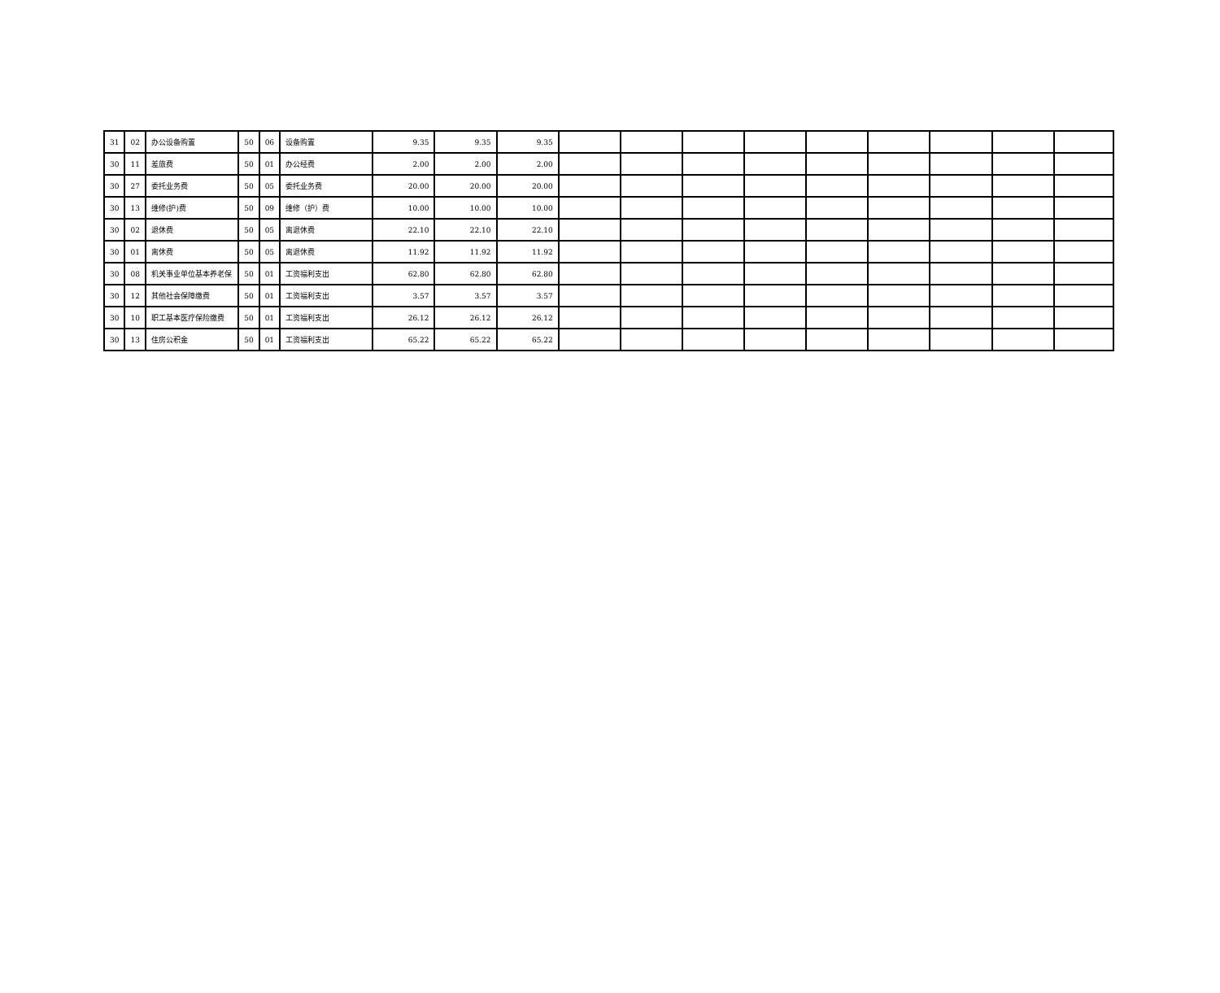| 31 | 02 | 办公设备购置 | 50 | 06 | 设备购置 | 9.35 | 9.35 | 9.35 | | | | | | | | | |
| 30 | 11 | 差旅费 | 50 | 01 | 办公经费 | 2.00 | 2.00 | 2.00 | | | | | | | | | |
| 30 | 27 | 委托业务费 | 50 | 05 | 委托业务费 | 20.00 | 20.00 | 20.00 | | | | | | | | | |
| 30 | 13 | 维修(护)费 | 50 | 09 | 维修（护）费 | 10.00 | 10.00 | 10.00 | | | | | | | | | |
| 30 | 02 | 退休费 | 50 | 05 | 离退休费 | 22.10 | 22.10 | 22.10 | | | | | | | | | |
| 30 | 01 | 离休费 | 50 | 05 | 离退休费 | 11.92 | 11.92 | 11.92 | | | | | | | | | |
| 30 | 08 | 机关事业单位基本养老保 | 50 | 01 | 工资福利支出 | 62.80 | 62.80 | 62.80 | | | | | | | | | |
| 30 | 12 | 其他社会保障缴费 | 50 | 01 | 工资福利支出 | 3.57 | 3.57 | 3.57 | | | | | | | | | |
| 30 | 10 | 职工基本医疗保险缴费 | 50 | 01 | 工资福利支出 | 26.12 | 26.12 | 26.12 | | | | | | | | | |
| 30 | 13 | 住房公积金 | 50 | 01 | 工资福利支出 | 65.22 | 65.22 | 65.22 | | | | | | | | | |